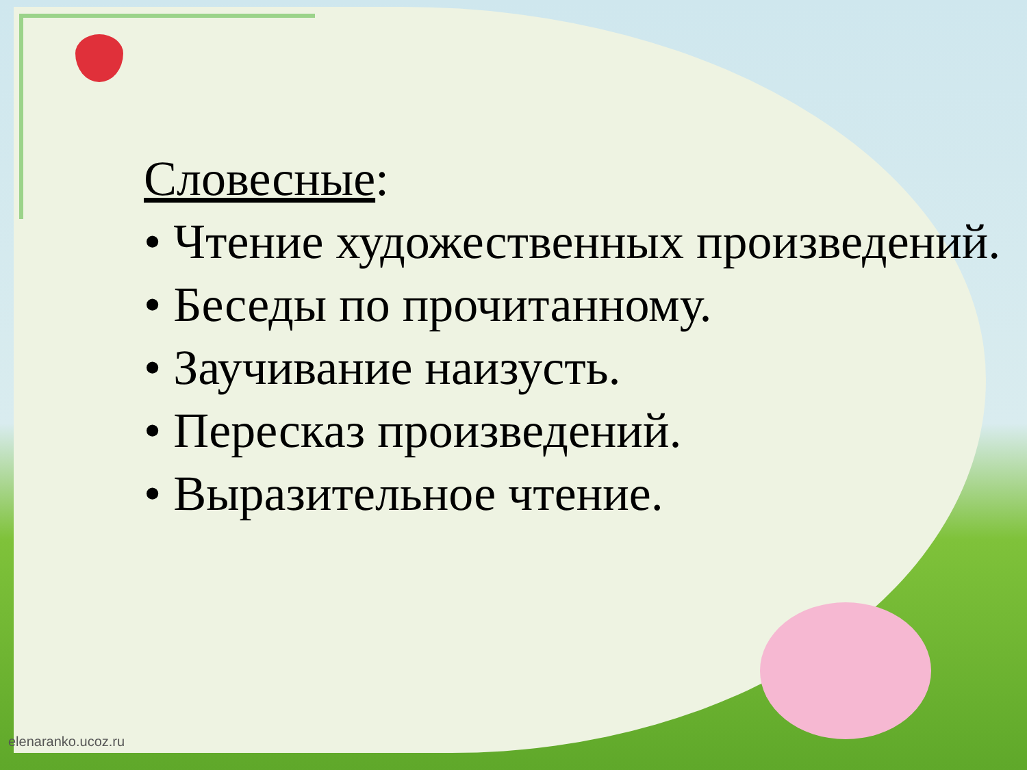Словесные:
• Чтение художественных произведений.
• Беседы по прочитанному.
• Заучивание наизусть.
• Пересказ произведений.
• Выразительное чтение.
elenaranko.ucoz.ru